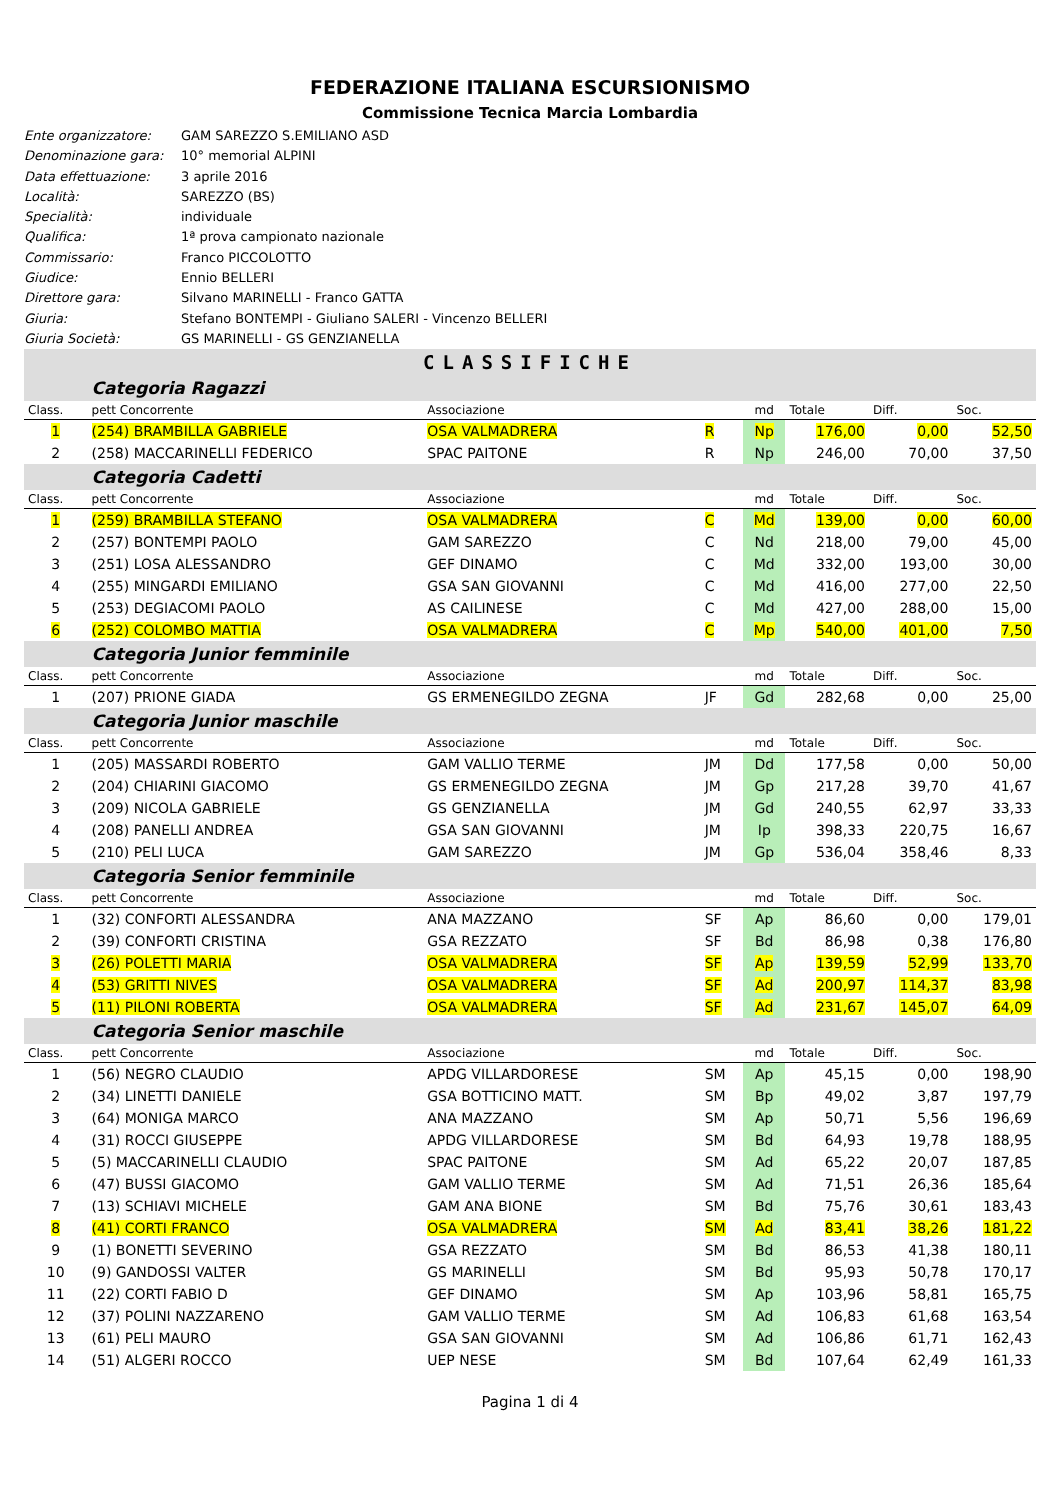FEDERAZIONE ITALIANA ESCURSIONISMO
Commissione Tecnica Marcia Lombardia
Ente organizzatore: GAM SAREZZO S.EMILIANO ASD
Denominazione gara: 10° memorial ALPINI
Data effettuazione: 3 aprile 2016
Località: SAREZZO (BS)
Specialità: individuale
Qualifica: 1ª prova campionato nazionale
Commissario: Franco PICCOLOTTO
Giudice: Ennio BELLERI
Direttore gara: Silvano MARINELLI - Franco GATTA
Giuria: Stefano BONTEMPI - Giuliano SALERI - Vincenzo BELLERI
Giuria Società: GS MARINELLI - GS GENZIANELLA
CLASSIFICHE
| | Categoria Ragazzi | | | | | | |
| Class. | pett Concorrente | Associazione | | md | Totale | Diff. | Soc. |
| 1 | (254) BRAMBILLA GABRIELE | OSA VALMADRERA | R | Np | 176,00 | 0,00 | 52,50 |
| 2 | (258) MACCARINELLI FEDERICO | SPAC PAITONE | R | Np | 246,00 | 70,00 | 37,50 |
| | Categoria Cadetti | | | | | | |
| Class. | pett Concorrente | Associazione | | md | Totale | Diff. | Soc. |
| 1 | (259) BRAMBILLA STEFANO | OSA VALMADRERA | C | Md | 139,00 | 0,00 | 60,00 |
| 2 | (257) BONTEMPI PAOLO | GAM SAREZZO | C | Nd | 218,00 | 79,00 | 45,00 |
| 3 | (251) LOSA ALESSANDRO | GEF DINAMO | C | Md | 332,00 | 193,00 | 30,00 |
| 4 | (255) MINGARDI EMILIANO | GSA SAN GIOVANNI | C | Md | 416,00 | 277,00 | 22,50 |
| 5 | (253) DEGIACOMI PAOLO | AS CAILINESE | C | Md | 427,00 | 288,00 | 15,00 |
| 6 | (252) COLOMBO MATTIA | OSA VALMADRERA | C | Mp | 540,00 | 401,00 | 7,50 |
| | Categoria Junior femminile | | | | | | |
| Class. | pett Concorrente | Associazione | | md | Totale | Diff. | Soc. |
| 1 | (207) PRIONE GIADA | GS ERMENEGILDO ZEGNA | JF | Gd | 282,68 | 0,00 | 25,00 |
| | Categoria Junior maschile | | | | | | |
| Class. | pett Concorrente | Associazione | | md | Totale | Diff. | Soc. |
| 1 | (205) MASSARDI ROBERTO | GAM VALLIO TERME | JM | Dd | 177,58 | 0,00 | 50,00 |
| 2 | (204) CHIARINI GIACOMO | GS ERMENEGILDO ZEGNA | JM | Gp | 217,28 | 39,70 | 41,67 |
| 3 | (209) NICOLA GABRIELE | GS GENZIANELLA | JM | Gd | 240,55 | 62,97 | 33,33 |
| 4 | (208) PANELLI ANDREA | GSA SAN GIOVANNI | JM | Ip | 398,33 | 220,75 | 16,67 |
| 5 | (210) PELI LUCA | GAM SAREZZO | JM | Gp | 536,04 | 358,46 | 8,33 |
| | Categoria Senior femminile | | | | | | |
| Class. | pett Concorrente | Associazione | | md | Totale | Diff. | Soc. |
| 1 | (32) CONFORTI ALESSANDRA | ANA MAZZANO | SF | Ap | 86,60 | 0,00 | 179,01 |
| 2 | (39) CONFORTI CRISTINA | GSA REZZATO | SF | Bd | 86,98 | 0,38 | 176,80 |
| 3 | (26) POLETTI MARIA | OSA VALMADRERA | SF | Ap | 139,59 | 52,99 | 133,70 |
| 4 | (53) GRITTI NIVES | OSA VALMADRERA | SF | Ad | 200,97 | 114,37 | 83,98 |
| 5 | (11) PILONI ROBERTA | OSA VALMADRERA | SF | Ad | 231,67 | 145,07 | 64,09 |
| | Categoria Senior maschile | | | | | | |
| Class. | pett Concorrente | Associazione | | md | Totale | Diff. | Soc. |
| 1 | (56) NEGRO CLAUDIO | APDG VILLARDORESE | SM | Ap | 45,15 | 0,00 | 198,90 |
| 2 | (34) LINETTI DANIELE | GSA BOTTICINO MATT. | SM | Bp | 49,02 | 3,87 | 197,79 |
| 3 | (64) MONIGA MARCO | ANA MAZZANO | SM | Ap | 50,71 | 5,56 | 196,69 |
| 4 | (31) ROCCI GIUSEPPE | APDG VILLARDORESE | SM | Bd | 64,93 | 19,78 | 188,95 |
| 5 | (5) MACCARINELLI CLAUDIO | SPAC PAITONE | SM | Ad | 65,22 | 20,07 | 187,85 |
| 6 | (47) BUSSI GIACOMO | GAM VALLIO TERME | SM | Ad | 71,51 | 26,36 | 185,64 |
| 7 | (13) SCHIAVI MICHELE | GAM ANA BIONE | SM | Bd | 75,76 | 30,61 | 183,43 |
| 8 | (41) CORTI FRANCO | OSA VALMADRERA | SM | Ad | 83,41 | 38,26 | 181,22 |
| 9 | (1) BONETTI SEVERINO | GSA REZZATO | SM | Bd | 86,53 | 41,38 | 180,11 |
| 10 | (9) GANDOSSI VALTER | GS MARINELLI | SM | Bd | 95,93 | 50,78 | 170,17 |
| 11 | (22) CORTI FABIO D | GEF DINAMO | SM | Ap | 103,96 | 58,81 | 165,75 |
| 12 | (37) POLINI NAZZARENO | GAM VALLIO TERME | SM | Ad | 106,83 | 61,68 | 163,54 |
| 13 | (61) PELI MAURO | GSA SAN GIOVANNI | SM | Ad | 106,86 | 61,71 | 162,43 |
| 14 | (51) ALGERI ROCCO | UEP NESE | SM | Bd | 107,64 | 62,49 | 161,33 |
Pagina 1 di 4